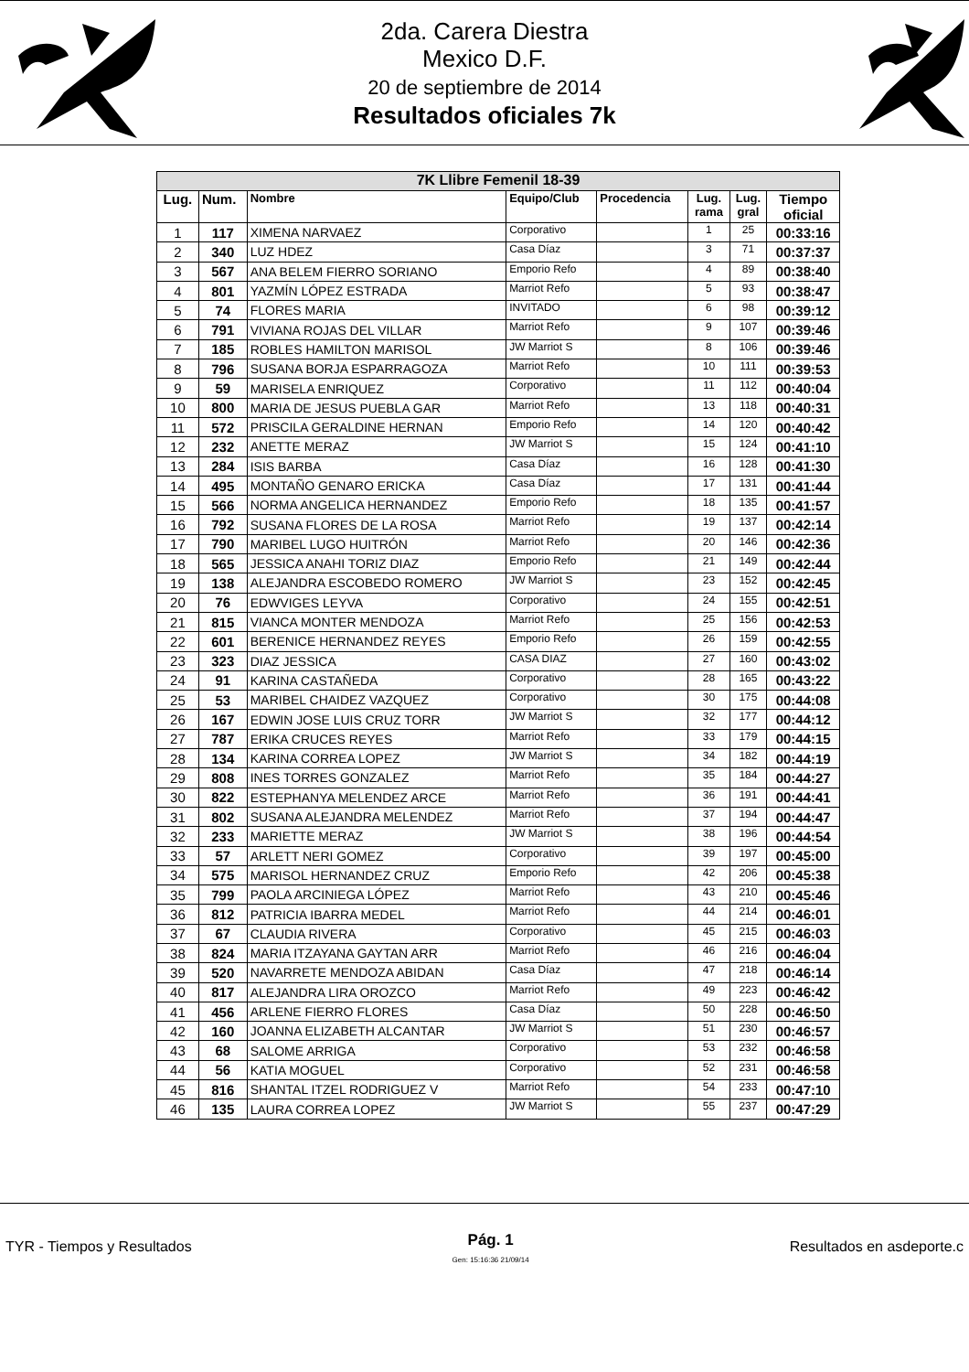2da. Carera Diestra
Mexico D.F.
20 de septiembre de 2014
Resultados oficiales 7k
| 7K Llibre Femenil 18-39 | | | | | | | |
| --- | --- | --- | --- | --- | --- | --- | --- |
| Lug. | Num. | Nombre | Equipo/Club | Procedencia | Lug. rama | Lug. gral | Tiempo oficial |
| 1 | 117 | XIMENA NARVAEZ | Corporativo | | 1 | 25 | 00:33:16 |
| 2 | 340 | LUZ HDEZ | Casa Díaz | | 3 | 71 | 00:37:37 |
| 3 | 567 | ANA BELEM FIERRO SORIANO | Emporio Refo | | 4 | 89 | 00:38:40 |
| 4 | 801 | YAZMÍN LÓPEZ ESTRADA | Marriot Refo | | 5 | 93 | 00:38:47 |
| 5 | 74 | FLORES MARIA | INVITADO | | 6 | 98 | 00:39:12 |
| 6 | 791 | VIVIANA ROJAS DEL VILLAR | Marriot Refo | | 9 | 107 | 00:39:46 |
| 7 | 185 | ROBLES HAMILTON MARISOL | JW Marriot S | | 8 | 106 | 00:39:46 |
| 8 | 796 | SUSANA BORJA ESPARRAGOZA | Marriot Refo | | 10 | 111 | 00:39:53 |
| 9 | 59 | MARISELA ENRIQUEZ | Corporativo | | 11 | 112 | 00:40:04 |
| 10 | 800 | MARIA DE JESUS PUEBLA GAR | Marriot Refo | | 13 | 118 | 00:40:31 |
| 11 | 572 | PRISCILA GERALDINE HERNAN | Emporio Refo | | 14 | 120 | 00:40:42 |
| 12 | 232 | ANETTE MERAZ | JW Marriot S | | 15 | 124 | 00:41:10 |
| 13 | 284 | ISIS BARBA | Casa Díaz | | 16 | 128 | 00:41:30 |
| 14 | 495 | MONTAÑO GENARO ERICKA | Casa Díaz | | 17 | 131 | 00:41:44 |
| 15 | 566 | NORMA ANGELICA HERNANDEZ | Emporio Refo | | 18 | 135 | 00:41:57 |
| 16 | 792 | SUSANA FLORES DE LA ROSA | Marriot Refo | | 19 | 137 | 00:42:14 |
| 17 | 790 | MARIBEL LUGO HUITRÓN | Marriot Refo | | 20 | 146 | 00:42:36 |
| 18 | 565 | JESSICA ANAHI TORIZ DIAZ | Emporio Refo | | 21 | 149 | 00:42:44 |
| 19 | 138 | ALEJANDRA ESCOBEDO ROMERO | JW Marriot S | | 23 | 152 | 00:42:45 |
| 20 | 76 | EDWVIGES LEYVA | Corporativo | | 24 | 155 | 00:42:51 |
| 21 | 815 | VIANCA MONTER MENDOZA | Marriot Refo | | 25 | 156 | 00:42:53 |
| 22 | 601 | BERENICE HERNANDEZ REYES | Emporio Refo | | 26 | 159 | 00:42:55 |
| 23 | 323 | DIAZ JESSICA | CASA DIAZ | | 27 | 160 | 00:43:02 |
| 24 | 91 | KARINA CASTAÑEDA | Corporativo | | 28 | 165 | 00:43:22 |
| 25 | 53 | MARIBEL CHAIDEZ VAZQUEZ | Corporativo | | 30 | 175 | 00:44:08 |
| 26 | 167 | EDWIN JOSE LUIS CRUZ TORR | JW Marriot S | | 32 | 177 | 00:44:12 |
| 27 | 787 | ERIKA CRUCES REYES | Marriot Refo | | 33 | 179 | 00:44:15 |
| 28 | 134 | KARINA CORREA LOPEZ | JW Marriot S | | 34 | 182 | 00:44:19 |
| 29 | 808 | INES TORRES GONZALEZ | Marriot Refo | | 35 | 184 | 00:44:27 |
| 30 | 822 | ESTEPHANYA MELENDEZ ARCE | Marriot Refo | | 36 | 191 | 00:44:41 |
| 31 | 802 | SUSANA ALEJANDRA MELENDEZ | Marriot Refo | | 37 | 194 | 00:44:47 |
| 32 | 233 | MARIETTE MERAZ | JW Marriot S | | 38 | 196 | 00:44:54 |
| 33 | 57 | ARLETT NERI GOMEZ | Corporativo | | 39 | 197 | 00:45:00 |
| 34 | 575 | MARISOL HERNANDEZ CRUZ | Emporio Refo | | 42 | 206 | 00:45:38 |
| 35 | 799 | PAOLA ARCINIEGA LÓPEZ | Marriot Refo | | 43 | 210 | 00:45:46 |
| 36 | 812 | PATRICIA IBARRA MEDEL | Marriot Refo | | 44 | 214 | 00:46:01 |
| 37 | 67 | CLAUDIA RIVERA | Corporativo | | 45 | 215 | 00:46:03 |
| 38 | 824 | MARIA ITZAYANA GAYTAN ARR | Marriot Refo | | 46 | 216 | 00:46:04 |
| 39 | 520 | NAVARRETE MENDOZA ABIDAN | Casa Díaz | | 47 | 218 | 00:46:14 |
| 40 | 817 | ALEJANDRA LIRA OROZCO | Marriot Refo | | 49 | 223 | 00:46:42 |
| 41 | 456 | ARLENE FIERRO FLORES | Casa Díaz | | 50 | 228 | 00:46:50 |
| 42 | 160 | JOANNA ELIZABETH ALCANTAR | JW Marriot S | | 51 | 230 | 00:46:57 |
| 43 | 68 | SALOME ARRIGA | Corporativo | | 53 | 232 | 00:46:58 |
| 44 | 56 | KATIA MOGUEL | Corporativo | | 52 | 231 | 00:46:58 |
| 45 | 816 | SHANTAL ITZEL RODRIGUEZ V | Marriot Refo | | 54 | 233 | 00:47:10 |
| 46 | 135 | LAURA CORREA LOPEZ | JW Marriot S | | 55 | 237 | 00:47:29 |
TYR - Tiempos y Resultados
Pág. 1
Gen: 15:16:36 21/09/14
Resultados en asdeporte.c